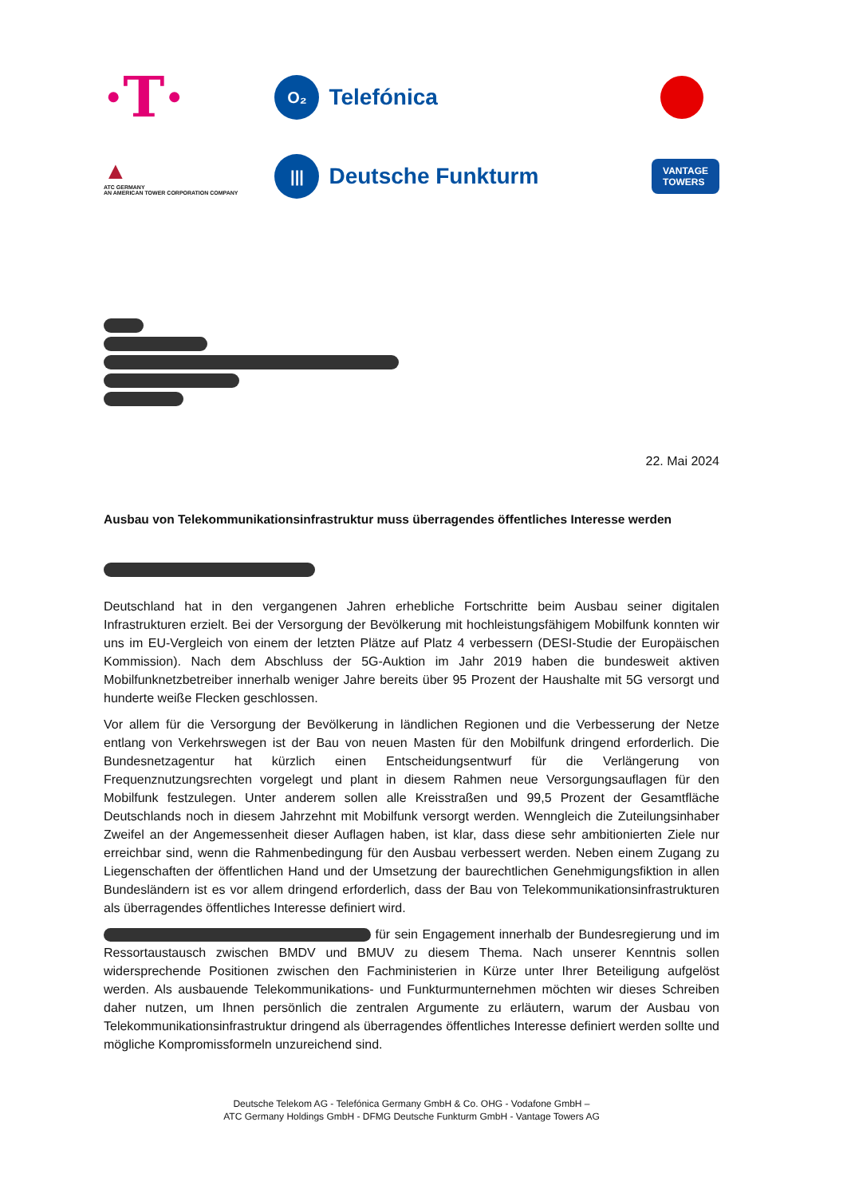·T·
O₂ Telefónica
▲
ATC GERMANY
AN AMERICAN TOWER CORPORATION COMPANY
||| Deutsche Funkturm
VANTAGE
TOWERS
22. Mai 2024
Ausbau von Telekommunikationsinfrastruktur muss überragendes öffentliches Interesse werden
Deutschland hat in den vergangenen Jahren erhebliche Fortschritte beim Ausbau seiner digitalen Infrastrukturen erzielt. Bei der Versorgung der Bevölkerung mit hochleistungsfähigem Mobilfunk konnten wir uns im EU-Vergleich von einem der letzten Plätze auf Platz 4 verbessern (DESI-Studie der Europäischen Kommission). Nach dem Abschluss der 5G-Auktion im Jahr 2019 haben die bundesweit aktiven Mobilfunknetzbetreiber innerhalb weniger Jahre bereits über 95 Prozent der Haushalte mit 5G versorgt und hunderte weiße Flecken geschlossen.
Vor allem für die Versorgung der Bevölkerung in ländlichen Regionen und die Verbesserung der Netze entlang von Verkehrswegen ist der Bau von neuen Masten für den Mobilfunk dringend erforderlich. Die Bundesnetzagentur hat kürzlich einen Entscheidungsentwurf für die Verlängerung von Frequenznutzungsrechten vorgelegt und plant in diesem Rahmen neue Versorgungsauflagen für den Mobilfunk festzulegen. Unter anderem sollen alle Kreisstraßen und 99,5 Prozent der Gesamtfläche Deutschlands noch in diesem Jahrzehnt mit Mobilfunk versorgt werden. Wenngleich die Zuteilungsinhaber Zweifel an der Angemessenheit dieser Auflagen haben, ist klar, dass diese sehr ambitionierten Ziele nur erreichbar sind, wenn die Rahmenbedingung für den Ausbau verbessert werden. Neben einem Zugang zu Liegenschaften der öffentlichen Hand und der Umsetzung der baurechtlichen Genehmigungsfiktion in allen Bundesländern ist es vor allem dringend erforderlich, dass der Bau von Telekommunikationsinfrastrukturen als überragendes öffentliches Interesse definiert wird.
für sein Engagement innerhalb der Bundesregierung und im Ressortaustausch zwischen BMDV und BMUV zu diesem Thema. Nach unserer Kenntnis sollen widersprechende Positionen zwischen den Fachministerien in Kürze unter Ihrer Beteiligung aufgelöst werden. Als ausbauende Telekommunikations- und Funkturmunternehmen möchten wir dieses Schreiben daher nutzen, um Ihnen persönlich die zentralen Argumente zu erläutern, warum der Ausbau von Telekommunikationsinfrastruktur dringend als überragendes öffentliches Interesse definiert werden sollte und mögliche Kompromissformeln unzureichend sind.
Deutsche Telekom AG - Telefónica Germany GmbH & Co. OHG - Vodafone GmbH –
ATC Germany Holdings GmbH - DFMG Deutsche Funkturm GmbH - Vantage Towers AG